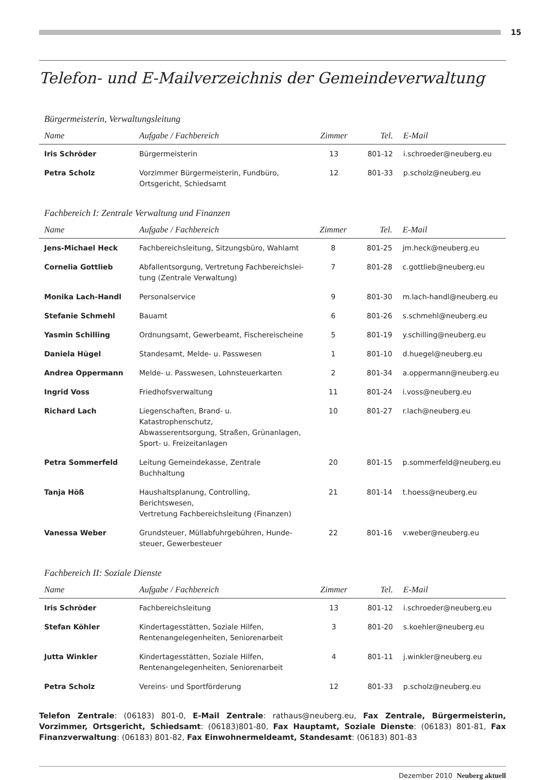15
Telefon- und E-Mailverzeichnis der Gemeindeverwaltung
Bürgermeisterin, Verwaltungsleitung
| Name | Aufgabe / Fachbereich | Zimmer | Tel. | E-Mail |
| --- | --- | --- | --- | --- |
| Iris Schröder | Bürgermeisterin | 13 | 801-12 | i.schroeder@neuberg.eu |
| Petra Scholz | Vorzimmer Bürgermeisterin, Fundbüro, Ortsgericht, Schiedsamt | 12 | 801-33 | p.scholz@neuberg.eu |
Fachbereich I: Zentrale Verwaltung und Finanzen
| Name | Aufgabe / Fachbereich | Zimmer | Tel. | E-Mail |
| --- | --- | --- | --- | --- |
| Jens-Michael Heck | Fachbereichsleitung, Sitzungsbüro, Wahlamt | 8 | 801-25 | jm.heck@neuberg.eu |
| Cornelia Gottlieb | Abfallentsorgung, Vertretung Fachbereichslei- tung (Zentrale Verwaltung) | 7 | 801-28 | c.gottlieb@neuberg.eu |
| Monika Lach-Handl | Personalservice | 9 | 801-30 | m.lach-handl@neuberg.eu |
| Stefanie Schmehl | Bauamt | 6 | 801-26 | s.schmehl@neuberg.eu |
| Yasmin Schilling | Ordnungsamt, Gewerbeamt, Fischereischeine | 5 | 801-19 | y.schilling@neuberg.eu |
| Daniela Hügel | Standesamt, Melde- u. Passwesen | 1 | 801-10 | d.huegel@neuberg.eu |
| Andrea Oppermann | Melde- u. Passwesen, Lohnsteuerkarten | 2 | 801-34 | a.oppermann@neuberg.eu |
| Ingrid Voss | Friedhofsverwaltung | 11 | 801-24 | i.voss@neuberg.eu |
| Richard Lach | Liegenschaften, Brand- u. Katastrophenschutz, Abwasserentsorgung, Straßen, Grünanlagen, Sport- u. Freizeitanlagen | 10 | 801-27 | r.lach@neuberg.eu |
| Petra Sommerfeld | Leitung Gemeindekasse, Zentrale Buchhaltung | 20 | 801-15 | p.sommerfeld@neuberg.eu |
| Tanja Höß | Haushaltsplanung, Controlling, Berichtswesen, Vertretung Fachbereichsleitung (Finanzen) | 21 | 801-14 | t.hoess@neuberg.eu |
| Vanessa Weber | Grundsteuer, Müllabfuhrgebühren, Hunde- steuer, Gewerbesteuer | 22 | 801-16 | v.weber@neuberg.eu |
Fachbereich II: Soziale Dienste
| Name | Aufgabe / Fachbereich | Zimmer | Tel. | E-Mail |
| --- | --- | --- | --- | --- |
| Iris Schröder | Fachbereichsleitung | 13 | 801-12 | i.schroeder@neuberg.eu |
| Stefan Köhler | Kindertagesstätten, Soziale Hilfen, Rentenangelegenheiten, Seniorenarbeit | 3 | 801-20 | s.koehler@neuberg.eu |
| Jutta Winkler | Kindertagesstätten, Soziale Hilfen, Rentenangelegenheiten, Seniorenarbeit | 4 | 801-11 | j.winkler@neuberg.eu |
| Petra Scholz | Vereins- und Sportförderung | 12 | 801-33 | p.scholz@neuberg.eu |
Telefon Zentrale: (06183) 801-0, E-Mail Zentrale: rathaus@neuberg.eu, Fax Zentrale, Bürgermeisterin, Vorzimmer, Ortsgericht, Schiedsamt: (06183)801-80, Fax Hauptamt, Soziale Dienste: (06183) 801-81, Fax Finanzverwaltung: (06183) 801-82, Fax Einwohnermeldeamt, Standesamt: (06183) 801-83
Dezember 2010 Neuberg aktuell